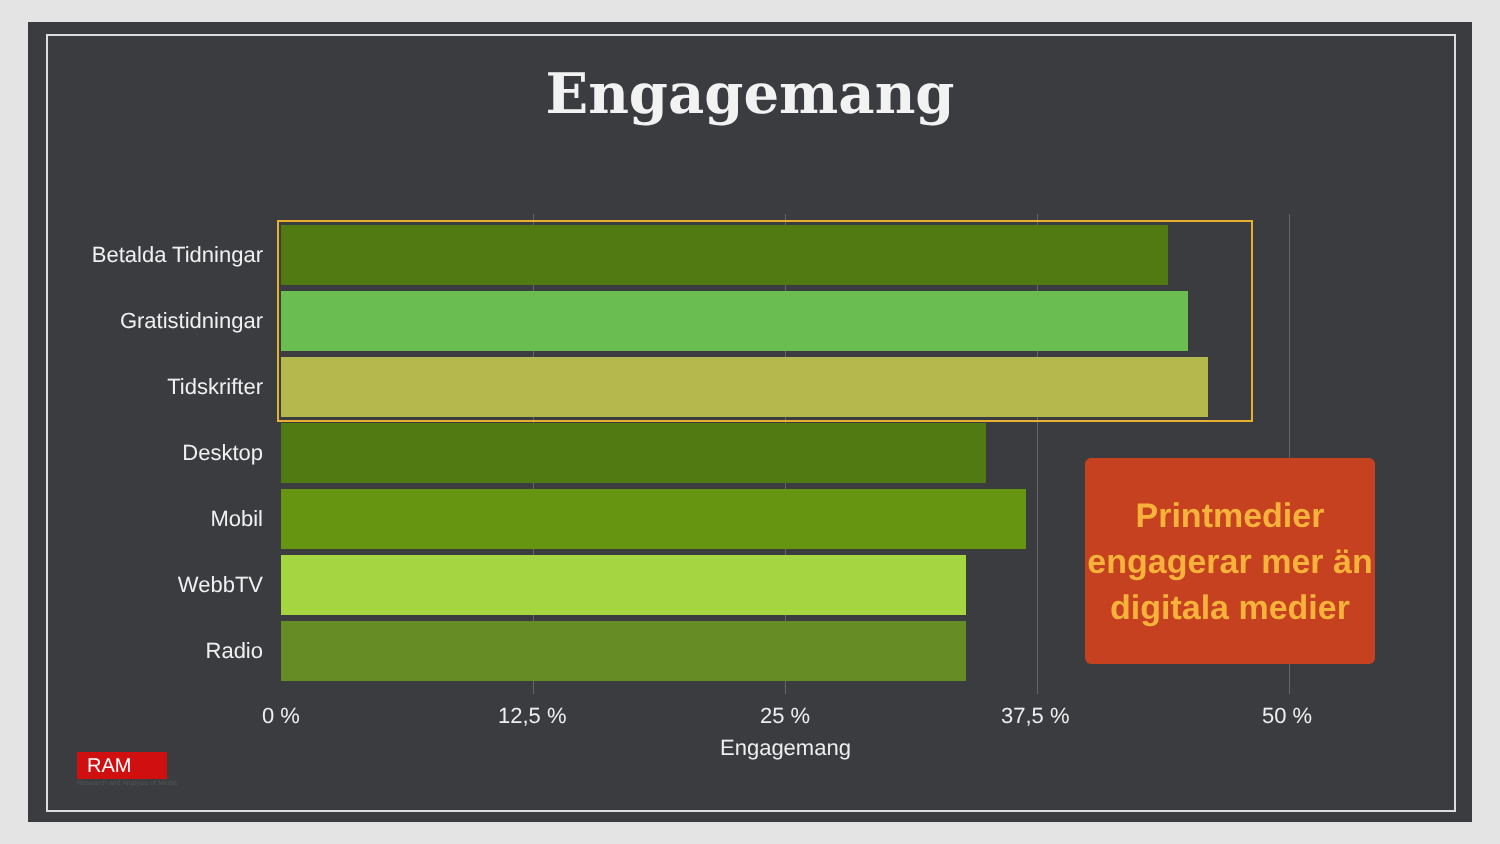Engagemang
Betalda Tidningar
Gratistidningar
Tidskrifter
Desktop
Mobil
WebbTV
Radio
0 % 12,5 % 25 % 37,5 % 50 %
Engagemang
Printmedier
engagerar mer än
digitala medier
RAM
Research and Analysis of Media